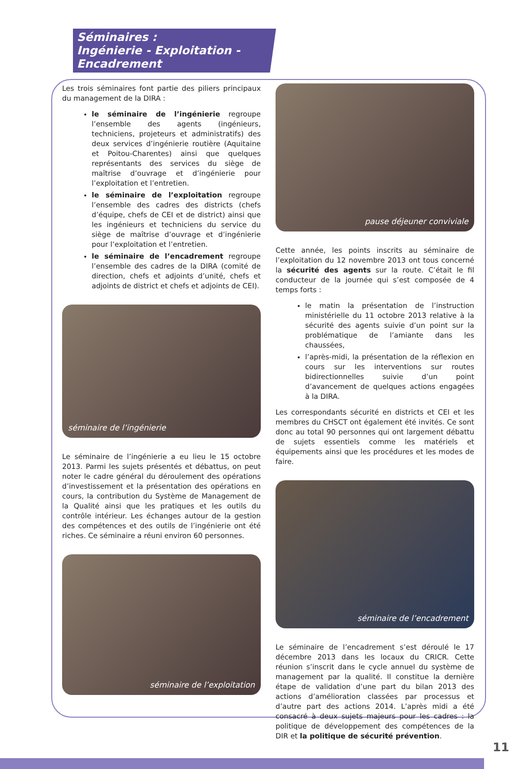Séminaires :
Ingénierie - Exploitation -
Encadrement
Les trois séminaires font partie des piliers principaux du management de la DIRA :
le séminaire de l’ingénierie regroupe l’ensemble des agents (ingénieurs, techniciens, projeteurs et administratifs) des deux services d’ingénierie routière (Aquitaine et Poitou-Charentes) ainsi que quelques représentants des services du siège de maîtrise d’ouvrage et d’ingénierie pour l’exploitation et l’entretien.
le séminaire de l’exploitation regroupe l’ensemble des cadres des districts (chefs d’équipe, chefs de CEI et de district) ainsi que les ingénieurs et techniciens du service du siège de maîtrise d’ouvrage et d’ingénierie pour l’exploitation et l’entretien.
le séminaire de l’encadrement regroupe l’ensemble des cadres de la DIRA (comité de direction, chefs et adjoints d’unité, chefs et adjoints de district et chefs et adjoints de CEI).
séminaire de l’ingénierie
Le séminaire de l’ingénierie a eu lieu le 15 octobre 2013. Parmi les sujets présentés et débattus, on peut noter le cadre général du déroulement des opérations d’investissement et la présentation des opérations en cours, la contribution du Système de Management de la Qualité ainsi que les pratiques et les outils du contrôle intérieur. Les échanges autour de la gestion des compétences et des outils de l’ingénierie ont été riches. Ce séminaire a réuni environ 60 personnes.
séminaire de l’exploitation
pause déjeuner conviviale
Cette année, les points inscrits au séminaire de l’exploitation du 12 novembre 2013 ont tous concerné la sécurité des agents sur la route. C’était le fil conducteur de la journée qui s’est composée de 4 temps forts :
le matin la présentation de l’instruction ministérielle du 11 octobre 2013 relative à la sécurité des agents suivie d’un point sur la problématique de l’amiante dans les chaussées,
l’après-midi, la présentation de la réflexion en cours sur les interventions sur routes bidirectionnelles suivie d’un point d’avancement de quelques actions engagées à la DIRA.
Les correspondants sécurité en districts et CEI et les membres du CHSCT ont également été invités. Ce sont donc au total 90 personnes qui ont largement débattu de sujets essentiels comme les matériels et équipements ainsi que les procédures et les modes de faire.
séminaire de l’encadrement
Le séminaire de l’encadrement s’est déroulé le 17 décembre 2013 dans les locaux du CRICR. Cette réunion s’inscrit dans le cycle annuel du système de management par la qualité. Il constitue la dernière étape de validation d’une part du bilan 2013 des actions d’amélioration classées par processus et d’autre part des actions 2014. L’après midi a été consacré à deux sujets majeurs pour les cadres : la politique de développement des compétences de la DIR et la politique de sécurité prévention.
11